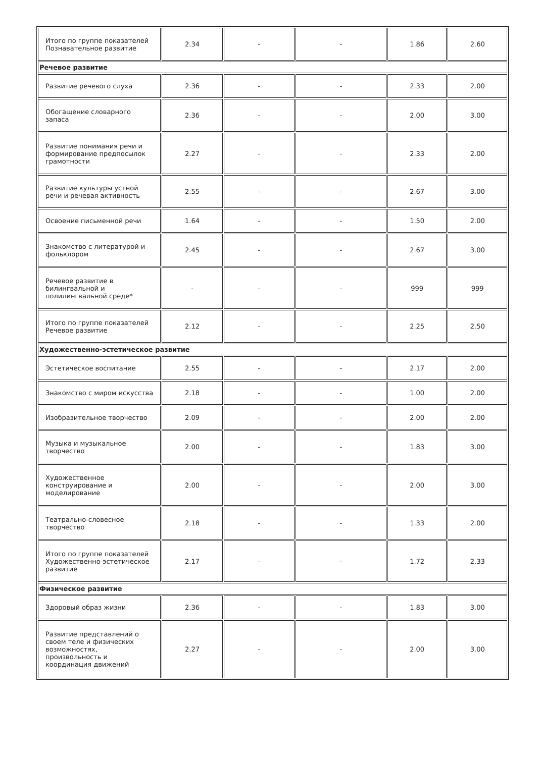| Итого по группе показателей Познавательное развитие | 2.34 | - | - | 1.86 | 2.60 |
| Речевое развитие | | | | | |
| Развитие речевого слуха | 2.36 | - | - | 2.33 | 2.00 |
| Обогащение словарного запаса | 2.36 | - | - | 2.00 | 3.00 |
| Развитие понимания речи и формирование предпосылок грамотности | 2.27 | - | - | 2.33 | 2.00 |
| Развитие культуры устной речи и речевая активность | 2.55 | - | - | 2.67 | 3.00 |
| Освоение письменной речи | 1.64 | - | - | 1.50 | 2.00 |
| Знакомство с литературой и фольклором | 2.45 | - | - | 2.67 | 3.00 |
| Речевое развитие в билингвальной и полилингвальной среде* | - | - | - | 999 | 999 |
| Итого по группе показателей Речевое развитие | 2.12 | - | - | 2.25 | 2.50 |
| Художественно-эстетическое развитие | | | | | |
| Эстетическое воспитание | 2.55 | - | - | 2.17 | 2.00 |
| Знакомство с миром искусства | 2.18 | - | - | 1.00 | 2.00 |
| Изобразительное творчество | 2.09 | - | - | 2.00 | 2.00 |
| Музыка и музыкальное творчество | 2.00 | - | - | 1.83 | 3.00 |
| Художественное конструирование и моделирование | 2.00 | - | - | 2.00 | 3.00 |
| Театрально-словесное творчество | 2.18 | - | - | 1.33 | 2.00 |
| Итого по группе показателей Художественно-эстетическое развитие | 2.17 | - | - | 1.72 | 2.33 |
| Физическое развитие | | | | | |
| Здоровый образ жизни | 2.36 | - | - | 1.83 | 3.00 |
| Развитие представлений о своем теле и физических возможностях, произвольность и координация движений | 2.27 | - | - | 2.00 | 3.00 |